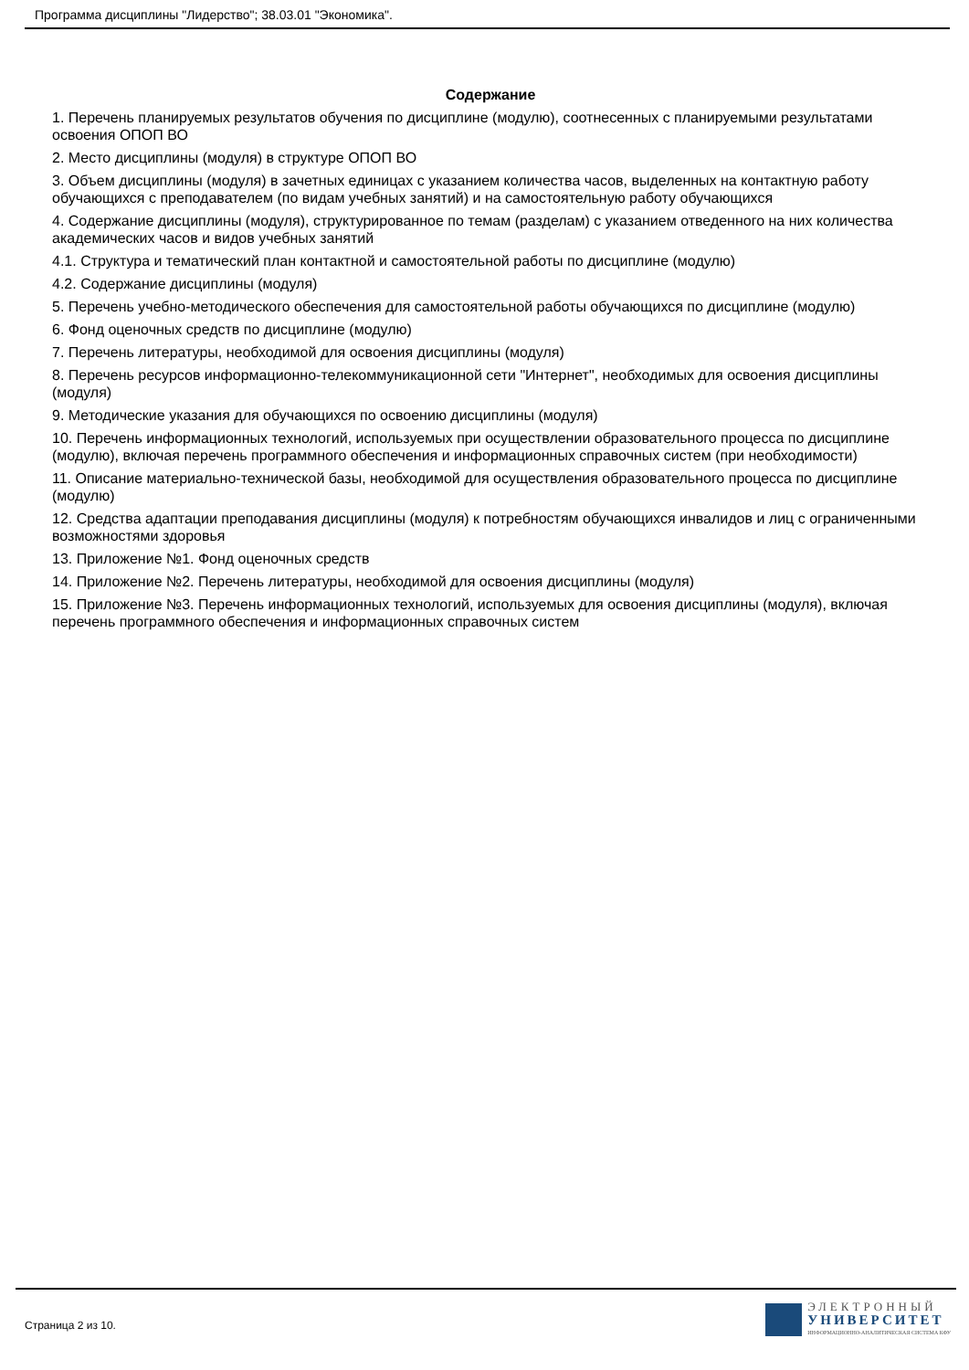Программа дисциплины "Лидерство"; 38.03.01 "Экономика".
Содержание
1. Перечень планируемых результатов обучения по дисциплине (модулю), соотнесенных с планируемыми результатами освоения ОПОП ВО
2. Место дисциплины (модуля) в структуре ОПОП ВО
3. Объем дисциплины (модуля) в зачетных единицах с указанием количества часов, выделенных на контактную работу обучающихся с преподавателем (по видам учебных занятий) и на самостоятельную работу обучающихся
4. Содержание дисциплины (модуля), структурированное по темам (разделам) с указанием отведенного на них количества академических часов и видов учебных занятий
4.1. Структура и тематический план контактной и самостоятельной работы по дисциплине (модулю)
4.2. Содержание дисциплины (модуля)
5. Перечень учебно-методического обеспечения для самостоятельной работы обучающихся по дисциплине (модулю)
6. Фонд оценочных средств по дисциплине (модулю)
7. Перечень литературы, необходимой для освоения дисциплины (модуля)
8. Перечень ресурсов информационно-телекоммуникационной сети "Интернет", необходимых для освоения дисциплины (модуля)
9. Методические указания для обучающихся по освоению дисциплины (модуля)
10. Перечень информационных технологий, используемых при осуществлении образовательного процесса по дисциплине (модулю), включая перечень программного обеспечения и информационных справочных систем (при необходимости)
11. Описание материально-технической базы, необходимой для осуществления образовательного процесса по дисциплине (модулю)
12. Средства адаптации преподавания дисциплины (модуля) к потребностям обучающихся инвалидов и лиц с ограниченными возможностями здоровья
13. Приложение №1. Фонд оценочных средств
14. Приложение №2. Перечень литературы, необходимой для освоения дисциплины (модуля)
15. Приложение №3. Перечень информационных технологий, используемых для освоения дисциплины (модуля), включая перечень программного обеспечения и информационных справочных систем
Страница 2 из 10.
ЭЛЕКТРОННЫЙ
УНИВЕРСИТЕТ
ИНФОРМАЦИОННО-АНАЛИТИЧЕСКАЯ СИСТЕМА КФУ